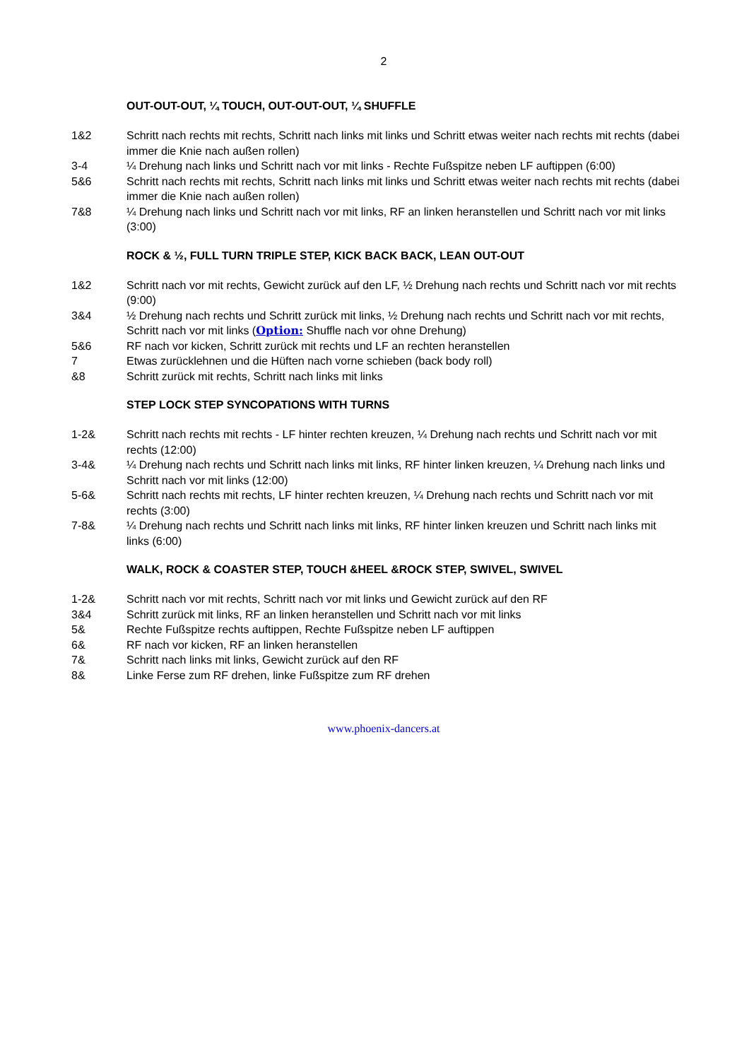2
OUT-OUT-OUT, ¼ TOUCH, OUT-OUT-OUT, ¼ SHUFFLE
1&2 Schritt nach rechts mit rechts, Schritt nach links mit links und Schritt etwas weiter nach rechts mit rechts (dabei immer die Knie nach außen rollen)
3-4 ¼ Drehung nach links und Schritt nach vor mit links - Rechte Fußspitze neben LF auftippen (6:00)
5&6 Schritt nach rechts mit rechts, Schritt nach links mit links und Schritt etwas weiter nach rechts mit rechts (dabei immer die Knie nach außen rollen)
7&8 ¼ Drehung nach links und Schritt nach vor mit links, RF an linken heranstellen und Schritt nach vor mit links (3:00)
ROCK & ½, FULL TURN TRIPLE STEP, KICK BACK BACK, LEAN OUT-OUT
1&2 Schritt nach vor mit rechts, Gewicht zurück auf den LF, ½ Drehung nach rechts und Schritt nach vor mit rechts (9:00)
3&4 ½ Drehung nach rechts und Schritt zurück mit links, ½ Drehung nach rechts und Schritt nach vor mit rechts, Schritt nach vor mit links (Option: Shuffle nach vor ohne Drehung)
5&6 RF nach vor kicken, Schritt zurück mit rechts und LF an rechten heranstellen
7 Etwas zurücklehnen und die Hüften nach vorne schieben (back body roll)
&8 Schritt zurück mit rechts, Schritt nach links mit links
STEP LOCK STEP SYNCOPATIONS WITH TURNS
1-2& Schritt nach rechts mit rechts - LF hinter rechten kreuzen, ¼ Drehung nach rechts und Schritt nach vor mit rechts (12:00)
3-4& ¼ Drehung nach rechts und Schritt nach links mit links, RF hinter linken kreuzen, ¼ Drehung nach links und Schritt nach vor mit links (12:00)
5-6& Schritt nach rechts mit rechts, LF hinter rechten kreuzen, ¼ Drehung nach rechts und Schritt nach vor mit rechts (3:00)
7-8& ¼ Drehung nach rechts und Schritt nach links mit links, RF hinter linken kreuzen und Schritt nach links mit links (6:00)
WALK, ROCK & COASTER STEP, TOUCH &HEEL &ROCK STEP, SWIVEL, SWIVEL
1-2& Schritt nach vor mit rechts, Schritt nach vor mit links und Gewicht zurück auf den RF
3&4 Schritt zurück mit links, RF an linken heranstellen und Schritt nach vor mit links
5& Rechte Fußspitze rechts auftippen, Rechte Fußspitze neben LF auftippen
6& RF nach vor kicken, RF an linken heranstellen
7& Schritt nach links mit links, Gewicht zurück auf den RF
8& Linke Ferse zum RF drehen, linke Fußspitze zum RF drehen
www.phoenix-dancers.at